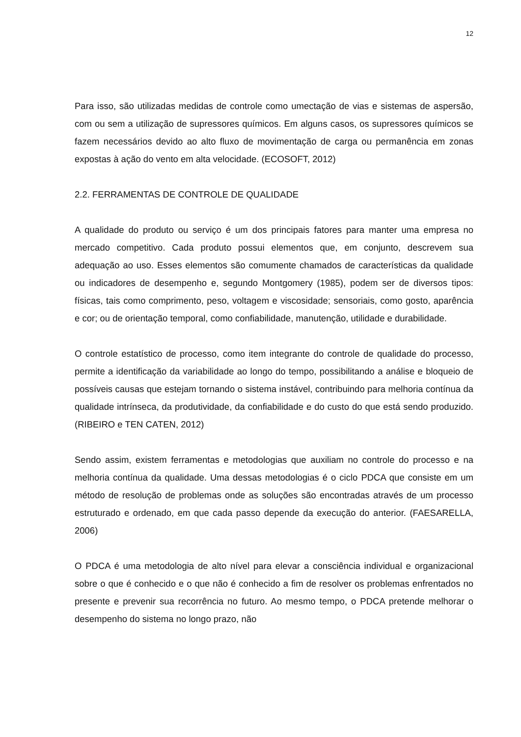12
Para isso, são utilizadas medidas de controle como umectação de vias e sistemas de aspersão, com ou sem a utilização de supressores químicos. Em alguns casos, os supressores químicos se fazem necessários devido ao alto fluxo de movimentação de carga ou permanência em zonas expostas à ação do vento em alta velocidade. (ECOSOFT, 2012)
2.2. FERRAMENTAS DE CONTROLE DE QUALIDADE
A qualidade do produto ou serviço é um dos principais fatores para manter uma empresa no mercado competitivo. Cada produto possui elementos que, em conjunto, descrevem sua adequação ao uso. Esses elementos são comumente chamados de características da qualidade ou indicadores de desempenho e, segundo Montgomery (1985), podem ser de diversos tipos: físicas, tais como comprimento, peso, voltagem e viscosidade; sensoriais, como gosto, aparência e cor; ou de orientação temporal, como confiabilidade, manutenção, utilidade e durabilidade.
O controle estatístico de processo, como item integrante do controle de qualidade do processo, permite a identificação da variabilidade ao longo do tempo, possibilitando a análise e bloqueio de possíveis causas que estejam tornando o sistema instável, contribuindo para melhoria contínua da qualidade intrínseca, da produtividade, da confiabilidade e do custo do que está sendo produzido. (RIBEIRO e TEN CATEN, 2012)
Sendo assim, existem ferramentas e metodologias que auxiliam no controle do processo e na melhoria contínua da qualidade. Uma dessas metodologias é o ciclo PDCA que consiste em um método de resolução de problemas onde as soluções são encontradas através de um processo estruturado e ordenado, em que cada passo depende da execução do anterior. (FAESARELLA, 2006)
O PDCA é uma metodologia de alto nível para elevar a consciência individual e organizacional sobre o que é conhecido e o que não é conhecido a fim de resolver os problemas enfrentados no presente e prevenir sua recorrência no futuro. Ao mesmo tempo, o PDCA pretende melhorar o desempenho do sistema no longo prazo, não